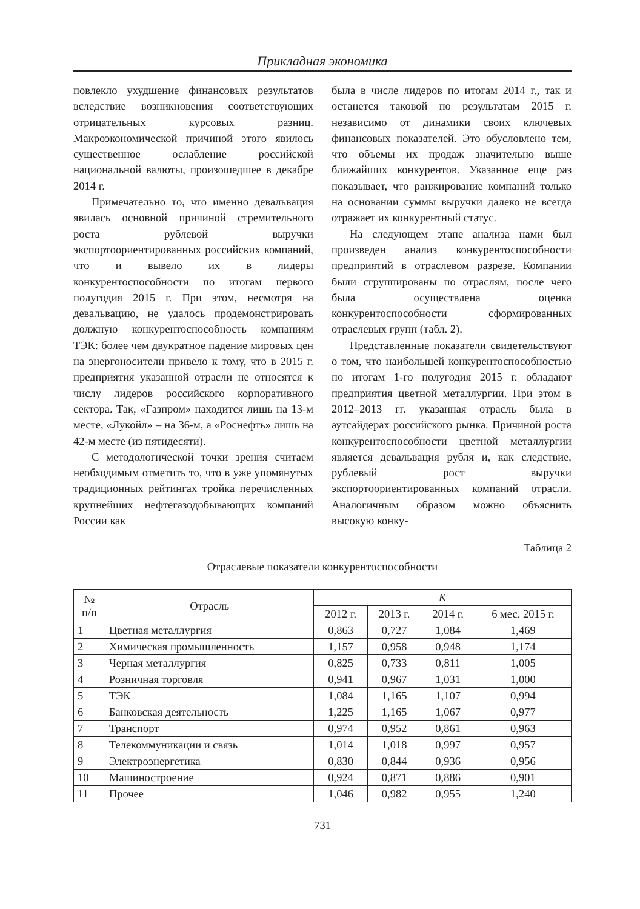Прикладная экономика
повлекло ухудшение финансовых результатов вследствие возникновения соответствующих отрицательных курсовых разниц. Макроэкономической причиной этого явилось существенное ослабление российской национальной валюты, произошедшее в декабре 2014 г.
Примечательно то, что именно девальвация явилась основной причиной стремительного роста рублевой выручки экспортоориентированных российских компаний, что и вывело их в лидеры конкурентоспособности по итогам первого полугодия 2015 г. При этом, несмотря на девальвацию, не удалось продемонстрировать должную конкурентоспособность компаниям ТЭК: более чем двукратное падение мировых цен на энергоносители привело к тому, что в 2015 г. предприятия указанной отрасли не относятся к числу лидеров российского корпоративного сектора. Так, «Газпром» находится лишь на 13-м месте, «Лукойл» – на 36-м, а «Роснефть» лишь на 42-м месте (из пятидесяти).
С методологической точки зрения считаем необходимым отметить то, что в уже упомянутых традиционных рейтингах тройка перечисленных крупнейших нефтегазодобывающих компаний России как
была в числе лидеров по итогам 2014 г., так и останется таковой по результатам 2015 г. независимо от динамики своих ключевых финансовых показателей. Это обусловлено тем, что объемы их продаж значительно выше ближайших конкурентов. Указанное еще раз показывает, что ранжирование компаний только на основании суммы выручки далеко не всегда отражает их конкурентный статус.
На следующем этапе анализа нами был произведен анализ конкурентоспособности предприятий в отраслевом разрезе. Компании были сгруппированы по отраслям, после чего была осуществлена оценка конкурентоспособности сформированных отраслевых групп (табл. 2).
Представленные показатели свидетельствуют о том, что наибольшей конкурентоспособностью по итогам 1-го полугодия 2015 г. обладают предприятия цветной металлургии. При этом в 2012–2013 гг. указанная отрасль была в аутсайдерах российского рынка. Причиной роста конкурентоспособности цветной металлургии является девальвация рубля и, как следствие, рублевый рост выручки экспортоориентированных компаний отрасли. Аналогичным образом можно объяснить высокую конку-
Таблица 2
Отраслевые показатели конкурентоспособности
| № п/п | Отрасль | K | | | |
| --- | --- | --- | --- | --- | --- |
| | | 2012 г. | 2013 г. | 2014 г. | 6 мес. 2015 г. |
| 1 | Цветная металлургия | 0,863 | 0,727 | 1,084 | 1,469 |
| 2 | Химическая промышленность | 1,157 | 0,958 | 0,948 | 1,174 |
| 3 | Черная металлургия | 0,825 | 0,733 | 0,811 | 1,005 |
| 4 | Розничная торговля | 0,941 | 0,967 | 1,031 | 1,000 |
| 5 | ТЭК | 1,084 | 1,165 | 1,107 | 0,994 |
| 6 | Банковская деятельность | 1,225 | 1,165 | 1,067 | 0,977 |
| 7 | Транспорт | 0,974 | 0,952 | 0,861 | 0,963 |
| 8 | Телекоммуникации и связь | 1,014 | 1,018 | 0,997 | 0,957 |
| 9 | Электроэнергетика | 0,830 | 0,844 | 0,936 | 0,956 |
| 10 | Машиностроение | 0,924 | 0,871 | 0,886 | 0,901 |
| 11 | Прочее | 1,046 | 0,982 | 0,955 | 1,240 |
731